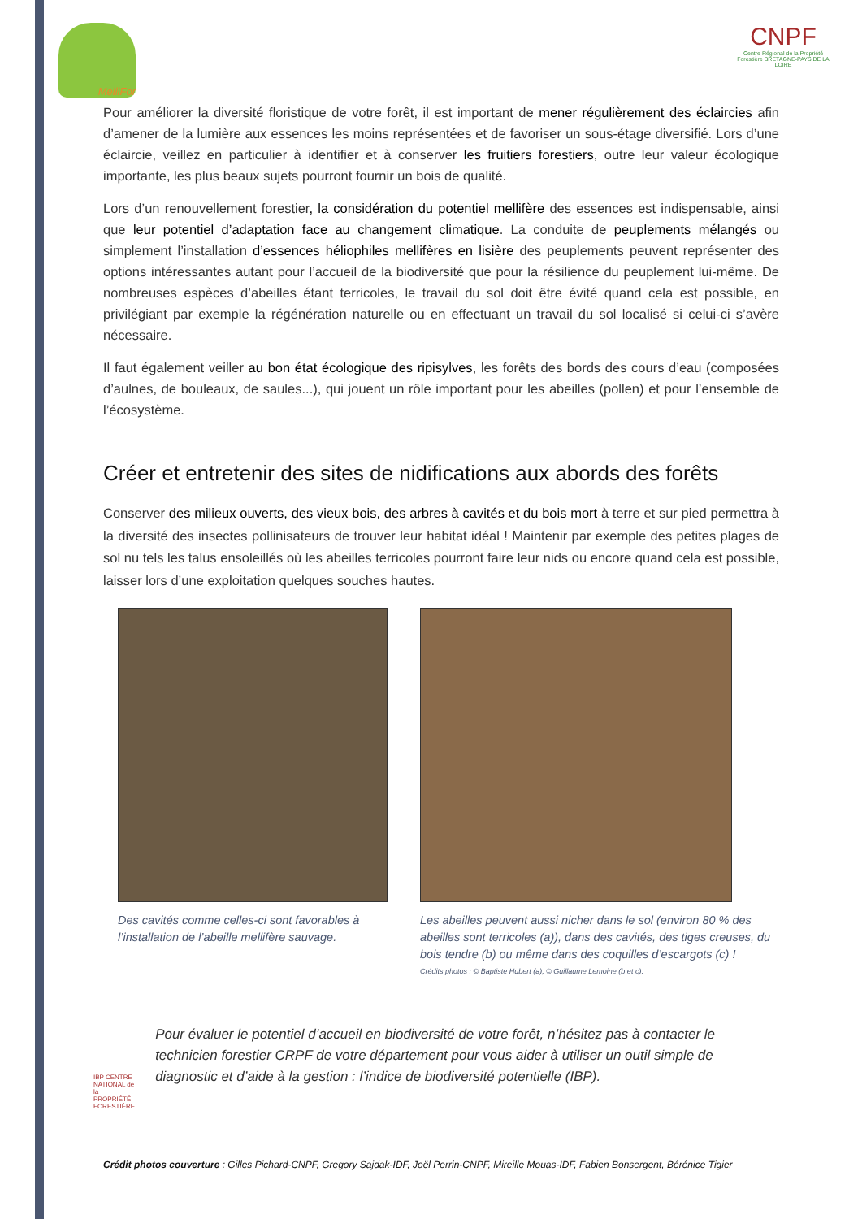MelliFor
CNPF
Centre Régional de la Propriété Forestière BRETAGNE-PAYS DE LA LOIRE
Pour améliorer la diversité floristique de votre forêt, il est important de mener régulièrement des éclaircies afin d’amener de la lumière aux essences les moins représentées et de favoriser un sous-étage diversifié. Lors d’une éclaircie, veillez en particulier à identifier et à conserver les fruitiers forestiers, outre leur valeur écologique importante, les plus beaux sujets pourront fournir un bois de qualité.
Lors d’un renouvellement forestier, la considération du potentiel mellifère des essences est indispensable, ainsi que leur potentiel d’adaptation face au changement climatique. La conduite de peuplements mélangés ou simplement l’installation d’essences héliophiles mellifères en lisière des peuplements peuvent représenter des options intéressantes autant pour l’accueil de la biodiversité que pour la résilience du peuplement lui-même. De nombreuses espèces d’abeilles étant terricoles, le travail du sol doit être évité quand cela est possible, en privilégiant par exemple la régénération naturelle ou en effectuant un travail du sol localisé si celui-ci s’avère nécessaire.
Il faut également veiller au bon état écologique des ripisylves, les forêts des bords des cours d’eau (composées d’aulnes, de bouleaux, de saules...), qui jouent un rôle important pour les abeilles (pollen) et pour l’ensemble de l’écosystème.
Créer et entretenir des sites de nidifications aux abords des forêts
Conserver des milieux ouverts, des vieux bois, des arbres à cavités et du bois mort à terre et sur pied permettra à la diversité des insectes pollinisateurs de trouver leur habitat idéal ! Maintenir par exemple des petites plages de sol nu tels les talus ensoleillés où les abeilles terricoles pourront faire leur nids ou encore quand cela est possible, laisser lors d’une exploitation quelques souches hautes.
Des cavités comme celles-ci sont favorables à l’installation de l’abeille mellifère sauvage.
Les abeilles peuvent aussi nicher dans le sol (environ 80 % des abeilles sont terricoles (a)), dans des cavités, des tiges creuses, du bois tendre (b) ou même dans des coquilles d’escargots (c) !
Crédits photos : © Baptiste Hubert (a), © Guillaume Lemoine (b et c).
IBP CENTRE NATIONAL de la PROPRIÉTÉ FORESTIÈRE
Pour évaluer le potentiel d’accueil en biodiversité de votre forêt, n’hésitez pas à contacter le technicien forestier CRPF de votre département pour vous aider à utiliser un outil simple de diagnostic et d’aide à la gestion : l’indice de biodiversité potentielle (IBP).
Crédit photos couverture : Gilles Pichard-CNPF, Gregory Sajdak-IDF, Joël Perrin-CNPF, Mireille Mouas-IDF, Fabien Bonsergent, Bérénice Tigier